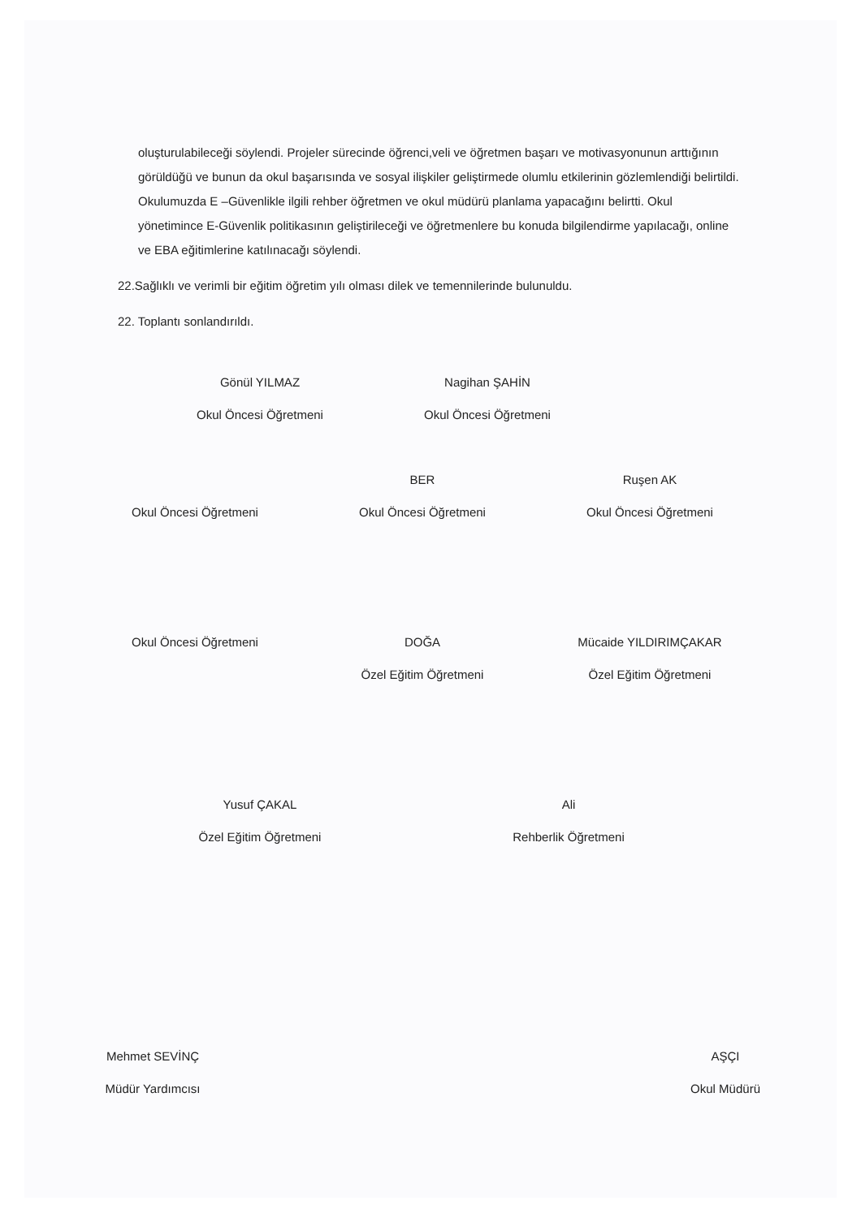oluşturulabileceği söylendi. Projeler sürecinde öğrenci,veli ve öğretmen başarı ve motivasyonunun arttığının görüldüğü ve bunun da okul başarısında ve sosyal ilişkiler geliştirmede olumlu etkilerinin gözlemlendiği belirtildi.
Okulumuzda E –Güvenlikle ilgili rehber öğretmen ve okul müdürü planlama yapacağını belirtti. Okul yönetimince E-Güvenlik politikasının geliştirileceği ve öğretmenlere bu konuda bilgilendirme yapılacağı, online ve EBA eğitimlerine katılınacağı söylendi.
22.Sağlıklı ve verimli bir eğitim öğretim yılı olması dilek ve temennilerinde bulunuldu.
22. Toplantı sonlandırıldı.
Gönül YILMAZ
Okul Öncesi Öğretmeni
Nagihan ŞAHİN
Okul Öncesi Öğretmeni
Okul Öncesi Öğretmeni BER
Okul Öncesi Öğretmeni
Ruşen AK
Okul Öncesi Öğretmeni
Okul Öncesi Öğretmeni DOĞA
Özel Eğitim Öğretmeni
Mücaide YILDIRIMÇAKAR
Özel Eğitim Öğretmeni
Yusuf ÇAKAL
Özel Eğitim Öğretmeni
Ali
Rehberlik Öğretmeni
Mehmet SEVİNÇ
Müdür Yardımcısı
AŞÇI
Okul Müdürü